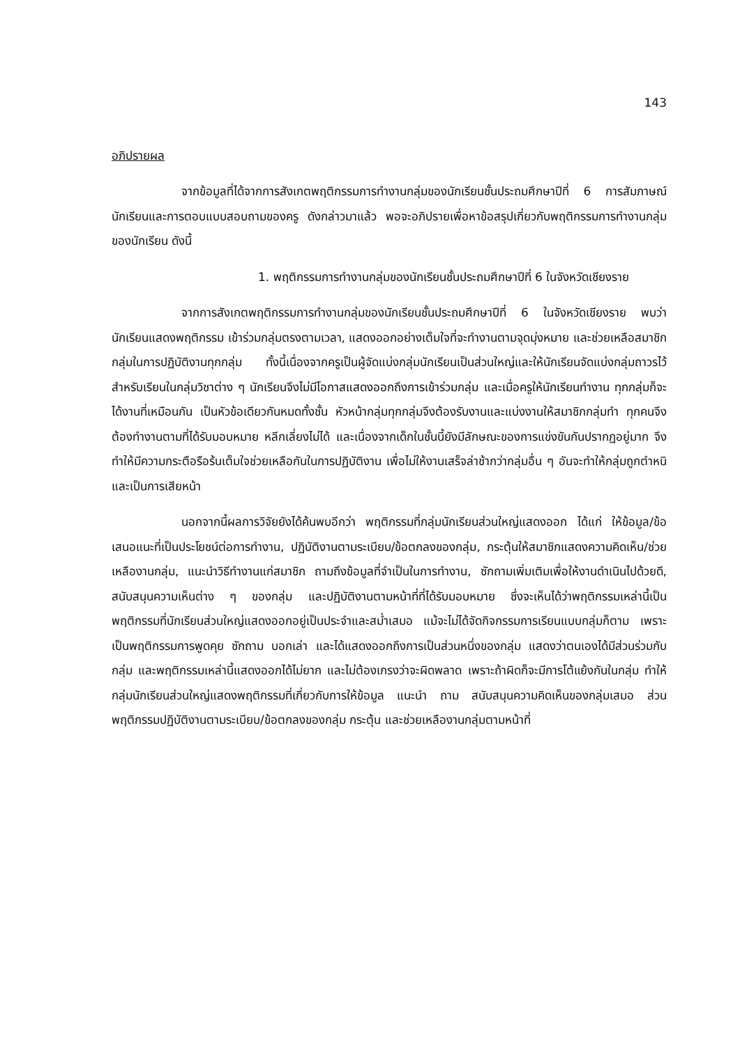143
อภิปรายผล
จากข้อมูลที่ได้จากการสังเกตพฤติกรรมการทำงานกลุ่มของนักเรียนชั้นประถมศึกษาปีที่ 6 การสัมภาษณ์นักเรียนและการตอบแบบสอบถามของครู ดังกล่าวมาแล้ว พอจะอภิปรายเพื่อหาข้อสรุปเกี่ยวกับพฤติกรรมการทำงานกลุ่มของนักเรียน ดังนี้
1. พฤติกรรมการทำงานกลุ่มของนักเรียนชั้นประถมศึกษาปีที่ 6 ในจังหวัดเชียงราย
จากการสังเกตพฤติกรรมการทำงานกลุ่มของนักเรียนชั้นประถมศึกษาปีที่ 6 ในจังหวัดเชียงราย พบว่า นักเรียนแสดงพฤติกรรม เข้าร่วมกลุ่มตรงตามเวลา, แสดงออกอย่างเต็มใจที่จะทำงานตามจุดมุ่งหมาย และช่วยเหลือสมาชิกกลุ่มในการปฏิบัติงานทุกกลุ่ม ทั้งนี้เนื่องจากครูเป็นผู้จัดแบ่งกลุ่มนักเรียนเป็นส่วนใหญ่และให้นักเรียนจัดแบ่งกลุ่มถาวรไว้สำหรับเรียนในกลุ่มวิชาต่าง ๆ นักเรียนจึงไม่มีโอกาสแสดงออกถึงการเข้าร่วมกลุ่ม และเมื่อครูให้นักเรียนทำงาน ทุกกลุ่มก็จะได้งานที่เหมือนกัน เป็นหัวข้อเดียวกันหมดทั้งชั้น หัวหน้ากลุ่มทุกกลุ่มจึงต้องรับงานและแบ่งงานให้สมาชิกกลุ่มทำ ทุกคนจึงต้องทำงานตามที่ได้รับมอบหมาย หลีกเลี่ยงไม่ได้ และเนื่องจากเด็กในชั้นนี้ยังมีลักษณะของการแข่งขันกันปรากฏอยู่มาก จึงทำให้มีความกระตือรือร้นเต็มใจช่วยเหลือกันในการปฏิบัติงาน เพื่อไม่ให้งานเสร็จล่าช้ากว่ากลุ่มอื่น ๆ อันจะทำให้กลุ่มถูกตำหนิและเป็นการเสียหน้า
นอกจากนี้ผลการวิจัยยังได้ค้นพบอีกว่า พฤติกรรมที่กลุ่มนักเรียนส่วนใหญ่แสดงออก ได้แก่ ให้ข้อมูล/ข้อเสนอแนะที่เป็นประโยชน์ต่อการทำงาน, ปฏิบัติงานตามระเบียบ/ข้อตกลงของกลุ่ม, กระตุ้นให้สมาชิกแสดงความคิดเห็น/ช่วยเหลืองานกลุ่ม, แนะนำวิธีทำงานแก่สมาชิก ถามถึงข้อมูลที่จำเป็นในการทำงาน, ซักถามเพิ่มเติมเพื่อให้งานดำเนินไปด้วยดี, สนับสนุนความเห็นต่าง ๆ ของกลุ่ม และปฏิบัติงานตามหน้าที่ที่ได้รับมอบหมาย ซึ่งจะเห็นได้ว่าพฤติกรรมเหล่านี้เป็นพฤติกรรมที่นักเรียนส่วนใหญ่แสดงออกอยู่เป็นประจำและสม่ำเสมอ แม้จะไม่ได้จัดกิจกรรมการเรียนแบบกลุ่มก็ตาม เพราะเป็นพฤติกรรมการพูดคุย ซักถาม บอกเล่า และได้แสดงออกถึงการเป็นส่วนหนึ่งของกลุ่ม แสดงว่าตนเองได้มีส่วนร่วมกับกลุ่ม และพฤติกรรมเหล่านี้แสดงออกได้ไม่ยาก และไม่ต้องเกรงว่าจะผิดพลาด เพราะถ้าผิดก็จะมีการโต้แย้งกันในกลุ่ม ทำให้กลุ่มนักเรียนส่วนใหญ่แสดงพฤติกรรมที่เกี่ยวกับการให้ข้อมูล แนะนำ ถาม สนับสนุนความคิดเห็นของกลุ่มเสมอ ส่วนพฤติกรรมปฏิบัติงานตามระเบียบ/ข้อตกลงของกลุ่ม กระตุ้น และช่วยเหลืองานกลุ่มตามหน้าที่